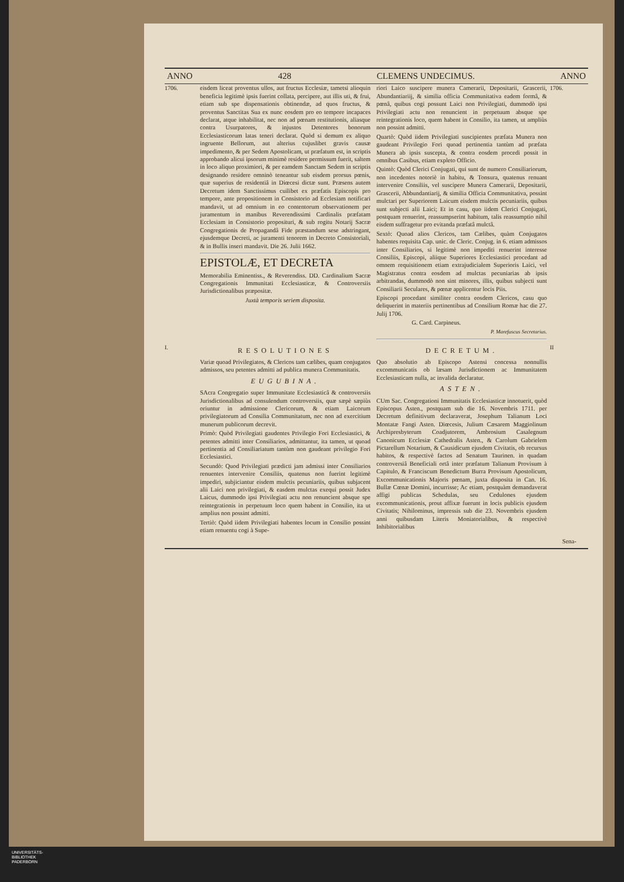ANNO 428 CLEMENS UNDECIMUS. ANNO
1706. eisdem liceat proventus ullos, aut fructus Ecclesiæ, tametsi alioquin beneficia legitimè ipsis fuerint collata, percipere, aut illis uti, & frui, etiam sub spe dispensationis obtinendæ, ad quos fructus, & proventus Sanctitas Sua ex nunc eosdem pro eo tempore incapaces declarat, atque inhabilitat, nec non ad pœnam restitutionis, aliasque contra Usurpatores, & injustos Detentores bonorum Ecclesiasticorum latas teneri declarat. Quòd si demum ex aliquo ingruente Bellorum, aut alterius cujuslibet gravis causæ impedimento, & per Sedem Apostolicam, ut præfatum est, in scriptis approbando alicui ipsorum minimè residere permissum fuerit, saltem in loco aliquo proximiori, & per eamdem Sanctam Sedem in scriptis designando residere omninò teneantur sub eisdem prorsus pœnis, quæ superius de residentiâ in Diœcesi dictæ sunt. Præsens autem Decretum idem Sanctissimus cuilibet ex præfatis Episcopis pro tempore, ante propositionem in Consistorio ad Ecclesiam notificari mandavit, ut ad omnium in eo contentorum observationem per juramentum in manibus Reverendissimi Cardinalis præfatam Ecclesiam in Consistorio proposituri, & sub rogitu Notarij Sacræ Congregationis de Propagandâ Fide præstandum sese adstringant, ejusdemque Decreti, ac juramenti tenorem in Decreto Consistoriali, & in Bullis inseri mandavit. Die 26. Julii 1662.
EPISTOLÆ, ET DECRETA
Memorabilia Eminentiss., & Reverendiss. DD. Cardinalium Sacræ Congregationis Immunitati Ecclesiasticæ, & Controversiis Jurisdictionalibus præpositæ.
Juxtà temporis seriem disposita.
riori Laico suscipere munera Camerarii, Depositarii, Grascerii, Abundantiariij, & similia officia Communitativa eadem formâ, & pœnâ, quibus cogi possunt Laici non Privilegiati, dummodò ipsi Privilegiati actu non renuncient in perpetuum absque spe reintegrationis loco, quem habent in Consilio, ita tamen, ut ampliùs non possint admitti.
Quartò: Quòd iidem Privilegiati suscipientes præfata Munera non gaudeant Privilegio Fori quoad pertinentia tantùm ad præfata Munera ab ipsis suscepta, & contra eosdem procedi possit in omnibus Casibus, etiam expleto Officio.
Quintò: Quòd Clerici Conjugati, qui sunt de numero Consiliariorum, non incedentes notoriè in habitu, & Tonsura, quatenus renuant intervenire Consiliis, vel suscipere Munera Camerarii, Depositarii, Grascerii, Abbundantiarij, & similia Officia Communitativa, possint mulctari per Superiorem Laicum eisdem mulctis pecuniariis, quibus sunt subjecti alii Laici; Et in casu, quo iidem Clerici Conjugati, postquam renuerint, reassumpserint habitum, talis reassumptio nihil eisdem suffragetur pro evitanda præfatâ mulctâ.
Sextò: Quoad alios Clericos, tam Cælibes, quàm Conjugatos habentes requisita Cap. unic. de Cleric. Conjug. in 6. etiam admissos inter Consiliarios, si legitimè non impediti renuerint interesse Consiliis, Episcopi, aliique Superiores Ecclesiastici procedant ad omnem requisitionem etiam extrajudicialem Superioris Laici, vel Magistratus contra eosdem ad mulctas pecuniarias ab ipsis arbitrandas, dummodò non sint minores, illis, quibus subjecti sunt Consiliarii Seculares, & pœnæ applicentur locis Piis.
Episcopi procedant similiter contra eosdem Clericos, casu quo deliquerint in materiis pertinentibus ad Consilium Romæ hac die 27. Julij 1706.
G. Card. Carpineus.
P. Marefuscus Secretarius.
1706.
I.
RESOLUTIONES
Variæ quoad Privilegiatos, & Clericos tam cælibes, quam conjugatos admissos, seu petentes admitti ad publica munera Communitatis.
EUGUBINA.
SAcra Congregatio super Immunitate Ecclesiasticâ & controversiis Jurisdictionalibus ad consulendum controversiis, quæ sæpè sæpiùs oriuntur in admissione Clericorum, & etiam Laicorum privilegiatorum ad Consilia Communitatum, nec non ad exercitium munerum publicorum decrevit.
Primò: Quòd Privilegiati gaudentes Privilegio Fori Ecclesiastici, & petentes admitti inter Consiliarios, admittantur, ita tamen, ut quoad pertinentia ad Consiliariatum tantùm non gaudeant privilegio Fori Ecclesiastici.
Secundò: Quod Privilegiati prædicti jam admissi inter Consiliarios renuentes intervenire Consiliis, quatenus non fuerint legitimè impediri, subjiciantur eisdem mulctis pecuniariis, quibus subjacent alii Laici non privilegiati, & easdem mulctas exequi possit Judex Laicus, dummodo ipsi Privilegiati actu non renuncient absque spe reintegrationis in perpetuum loco quem habent in Consilio, ita ut amplius non possint admitti.
Tertiò: Quòd iidem Privilegiati habentes locum in Consilio possint etiam renuentu cogi à Supe-
DECRETUM.
Quo absolutio ab Episcopo Astensi concessa nonnullis excommunicatis ob læsam Jurisdictionem ac Immunitatem Ecclesiasticam nulla, ac invalida declaratur.
ASTEN.
CUm Sac. Congregationi Immunitatis Ecclesiasticæ innotuerit, quòd Episcopus Asten., postquam sub die 16. Novembris 1711. per Decretum definitivum declaraverat, Josephum Talianum Loci Montatæ Fangi Asten. Diœcesis, Julium Cæsarem Maggiolinum Archipresbyterum Coadjutorem, Ambrosium Casalegnum Canonicum Ecclesiæ Cathedralis Asten., & Carolum Gabrielem Pictarellum Notarium, & Causidicum ejusdem Civitatis, ob recursus habitos, & respectivè factos ad Senatum Taurinen. in quadam controversiâ Beneficiali ortâ inter præfatum Talianum Provisum à Capitulo, & Franciscum Benedictum Burra Provisum Apostolicum, Excommunicationis Majoris pœnam, juxta disposita in Can. 16. Bullæ Cœnæ Domini, incurrisse; Ac etiam, postquàm demandaverat affigi publicas Schedulas, seu Cedulones ejusdem excommunicationis, prout affixæ fuerunt in locis publicis ejusdem Civitatis; Nihilominus, impressis sub die 23. Novembris ejusdem anni quibusdam Literis Moniatorialibus, & respectivè Inhibitorialibus
II
Sena-
UNIVERSITÄTS-
BIBLIOTHEK
PADERBORN